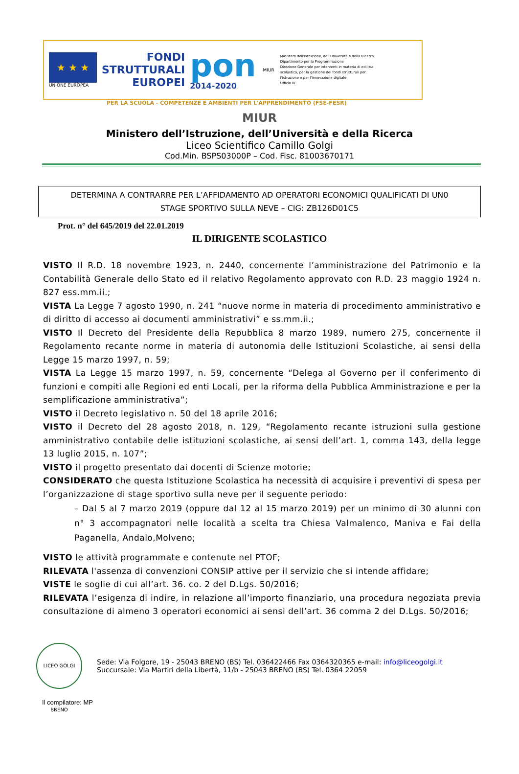★ ★ ★
UNIONE EUROPEA
FONDI
STRUTTURALI
EUROPEI
pon
2014-2020
MIUR
Ministero dell'Istruzione, dell'Università e della Ricerca
Dipartimento per la Programmazione
Direzione Generale per interventi in materia di edilizia
scolastica, per la gestione dei fondi strutturali per
l'istruzione e per l'innovazione digitale
Ufficio IV
PER LA SCUOLA - COMPETENZE E AMBIENTI PER L'APPRENDIMENTO (FSE-FESR)
MIUR
Ministero dell’Istruzione, dell’Università e della Ricerca
Liceo Scientifico Camillo Golgi
Cod.Min. BSPS03000P – Cod. Fisc. 81003670171
DETERMINA A CONTRARRE PER L’AFFIDAMENTO AD OPERATORI ECONOMICI QUALIFICATI DI UN0
STAGE SPORTIVO SULLA NEVE – CIG: ZB126D01C5
Prot. n° del 645/2019 del 22.01.2019
IL DIRIGENTE SCOLASTICO
VISTO Il R.D. 18 novembre 1923, n. 2440, concernente l’amministrazione del Patrimonio e la Contabilità Generale dello Stato ed il relativo Regolamento approvato con R.D. 23 maggio 1924 n. 827 ess.mm.ii.;
VISTA La Legge 7 agosto 1990, n. 241 “nuove norme in materia di procedimento amministrativo e di diritto di accesso ai documenti amministrativi” e ss.mm.ii.;
VISTO Il Decreto del Presidente della Repubblica 8 marzo 1989, numero 275, concernente il Regolamento recante norme in materia di autonomia delle Istituzioni Scolastiche, ai sensi della Legge 15 marzo 1997, n. 59;
VISTA La Legge 15 marzo 1997, n. 59, concernente “Delega al Governo per il conferimento di funzioni e compiti alle Regioni ed enti Locali, per la riforma della Pubblica Amministrazione e per la semplificazione amministrativa”;
VISTO il Decreto legislativo n. 50 del 18 aprile 2016;
VISTO il Decreto del 28 agosto 2018, n. 129, “Regolamento recante istruzioni sulla gestione amministrativo contabile delle istituzioni scolastiche, ai sensi dell’art. 1, comma 143, della legge 13 luglio 2015, n. 107”;
VISTO il progetto presentato dai docenti di Scienze motorie;
CONSIDERATO che questa Istituzione Scolastica ha necessità di acquisire i preventivi di spesa per l’organizzazione di stage sportivo sulla neve per il seguente periodo:
– Dal 5 al 7 marzo 2019 (oppure dal 12 al 15 marzo 2019) per un minimo di 30 alunni con n° 3 accompagnatori nelle località a scelta tra Chiesa Valmalenco, Maniva e Fai della Paganella, Andalo,Molveno;
VISTO le attività programmate e contenute nel PTOF;
RILEVATA l'assenza di convenzioni CONSIP attive per il servizio che si intende affidare;
VISTE le soglie di cui all’art. 36. co. 2 del D.Lgs. 50/2016;
RILEVATA l’esigenza di indire, in relazione all’importo finanziario, una procedura negoziata previa consultazione di almeno 3 operatori economici ai sensi dell’art. 36 comma 2 del D.Lgs. 50/2016;
LICEO GOLGI BRENO
Sede: Via Folgore, 19 - 25043 BRENO (BS) Tel. 036422466 Fax 0364320365 e-mail: info@liceogolgi.it
Succursale: Via Martiri della Libertà, 11/b - 25043 BRENO (BS) Tel. 0364 22059
Il compilatore: MP